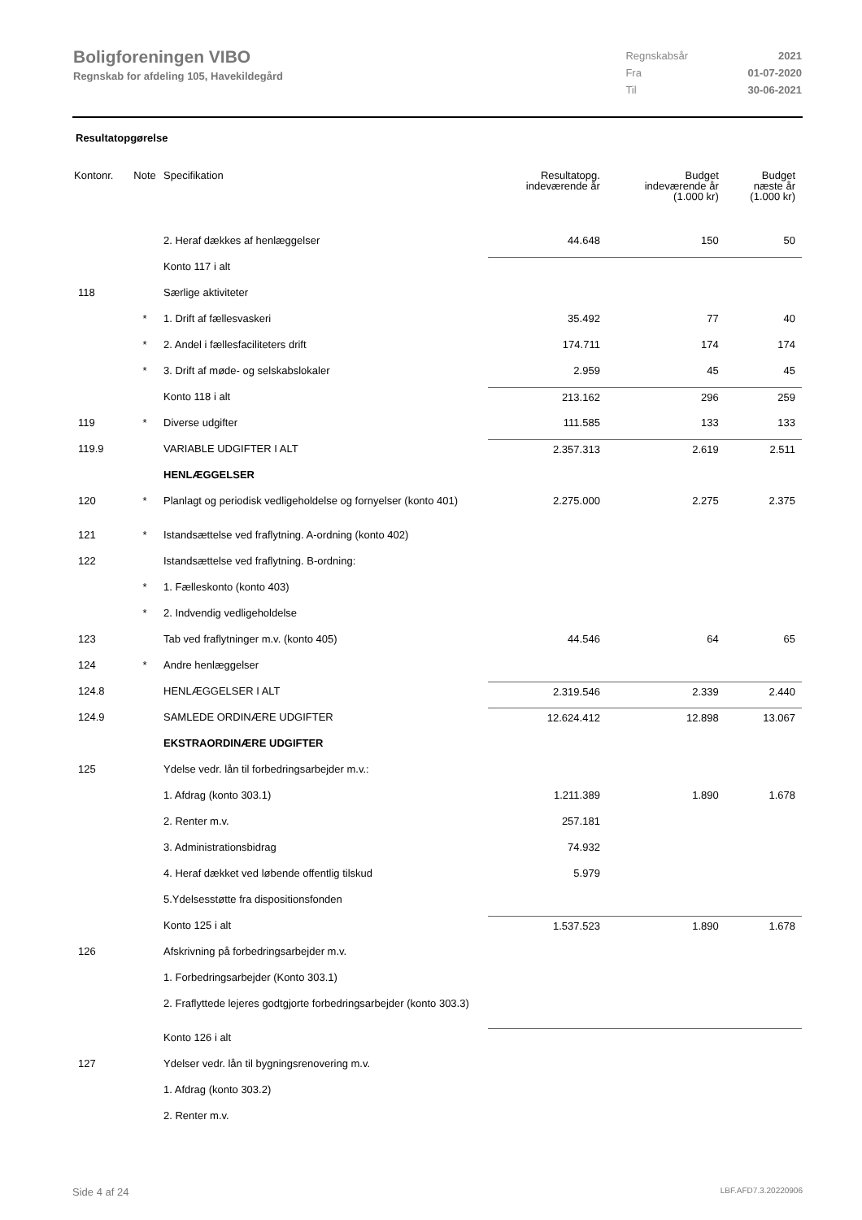Boligforeningen VIBO
Regnskab for afdeling 105, Havekildegård
| Regnskabsår | 2021 |
| Fra | 01-07-2020 |
| Til | 30-06-2021 |
Resultatopgørelse
| Kontonr. | Note | Specifikation | Resultatopg. indeværende år | Budget indeværende år (1.000 kr) | Budget næste år (1.000 kr) |
| --- | --- | --- | --- | --- | --- |
| | | 2. Heraf dækkes af henlæggelser | 44.648 | 150 | 50 |
| | | Konto 117 i alt | | | |
| 118 | | Særlige aktiviteter | | | |
| | * | 1. Drift af fællesvaskeri | 35.492 | 77 | 40 |
| | * | 2. Andel i fællesfaciliteters drift | 174.711 | 174 | 174 |
| | * | 3. Drift af møde- og selskabslokaler | 2.959 | 45 | 45 |
| | | Konto 118 i alt | 213.162 | 296 | 259 |
| 119 | * | Diverse udgifter | 111.585 | 133 | 133 |
| 119.9 | | VARIABLE UDGIFTER I ALT | 2.357.313 | 2.619 | 2.511 |
| | | HENLÆGGELSER | | | |
| 120 | * | Planlagt og periodisk vedligeholdelse og fornyelser (konto 401) | 2.275.000 | 2.275 | 2.375 |
| 121 | * | Istandsættelse ved fraflytning. A-ordning (konto 402) | | | |
| 122 | | Istandsættelse ved fraflytning. B-ordning: | | | |
| | * | 1. Fælleskonto (konto 403) | | | |
| | * | 2. Indvendig vedligeholdelse | | | |
| 123 | | Tab ved fraflytninger m.v. (konto 405) | 44.546 | 64 | 65 |
| 124 | * | Andre henlæggelser | | | |
| 124.8 | | HENLÆGGELSER I ALT | 2.319.546 | 2.339 | 2.440 |
| 124.9 | | SAMLEDE ORDINÆRE UDGIFTER | 12.624.412 | 12.898 | 13.067 |
| | | EKSTRAORDINÆRE UDGIFTER | | | |
| 125 | | Ydelse vedr. lån til forbedringsarbejder m.v.: | | | |
| | | 1. Afdrag (konto 303.1) | 1.211.389 | 1.890 | 1.678 |
| | | 2. Renter m.v. | 257.181 | | |
| | | 3. Administrationsbidrag | 74.932 | | |
| | | 4. Heraf dækket ved løbende offentlig tilskud | 5.979 | | |
| | | 5.Ydelsesstøtte fra dispositionsfonden | | | |
| | | Konto 125 i alt | 1.537.523 | 1.890 | 1.678 |
| 126 | | Afskrivning på forbedringsarbejder m.v. | | | |
| | | 1. Forbedringsarbejder (Konto 303.1) | | | |
| | | 2. Fraflyttede lejeres godtgjorte forbedringsarbejder (konto 303.3) | | | |
| | | Konto 126 i alt | | | |
| 127 | | Ydelser vedr. lån til bygningsrenovering m.v. | | | |
| | | 1. Afdrag (konto 303.2) | | | |
| | | 2. Renter m.v. | | | |
Side 4 af 24 LBF.AFD7.3.20220906